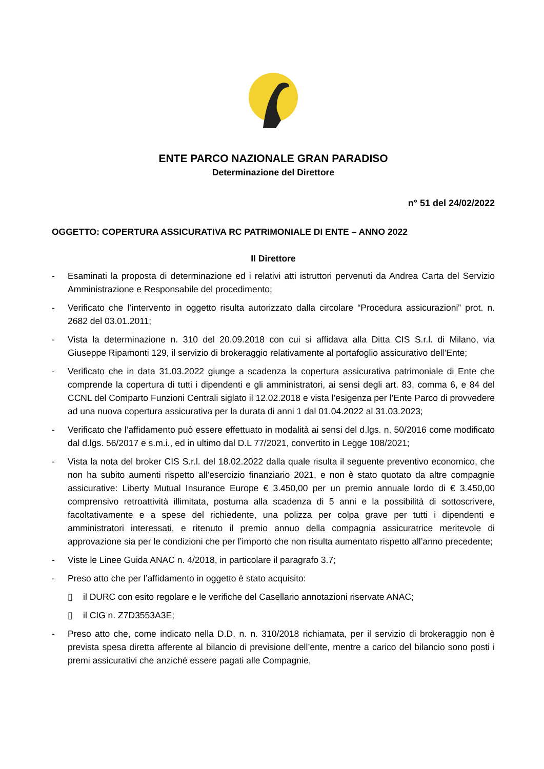ENTE PARCO NAZIONALE GRAN PARADISO
Determinazione del Direttore
n° 51 del 24/02/2022
OGGETTO: COPERTURA ASSICURATIVA RC PATRIMONIALE DI ENTE – ANNO 2022
Il Direttore
- Esaminati la proposta di determinazione ed i relativi atti istruttori pervenuti da Andrea Carta del Servizio Amministrazione e Responsabile del procedimento;
- Verificato che l’intervento in oggetto risulta autorizzato dalla circolare “Procedura assicurazioni” prot. n. 2682 del 03.01.2011;
- Vista la determinazione n. 310 del 20.09.2018 con cui si affidava alla Ditta CIS S.r.l. di Milano, via Giuseppe Ripamonti 129, il servizio di brokeraggio relativamente al portafoglio assicurativo dell’Ente;
- Verificato che in data 31.03.2022 giunge a scadenza la copertura assicurativa patrimoniale di Ente che comprende la copertura di tutti i dipendenti e gli amministratori, ai sensi degli art. 83, comma 6, e 84 del CCNL del Comparto Funzioni Centrali siglato il 12.02.2018 e vista l’esigenza per l’Ente Parco di provvedere ad una nuova copertura assicurativa per la durata di anni 1 dal 01.04.2022 al 31.03.2023;
- Verificato che l’affidamento può essere effettuato in modalità ai sensi del d.lgs. n. 50/2016 come modificato dal d.lgs. 56/2017 e s.m.i., ed in ultimo dal D.L 77/2021, convertito in Legge 108/2021;
- Vista la nota del broker CIS S.r.l. del 18.02.2022 dalla quale risulta il seguente preventivo economico, che non ha subito aumenti rispetto all’esercizio finanziario 2021, e non è stato quotato da altre compagnie assicurative: Liberty Mutual Insurance Europe € 3.450,00 per un premio annuale lordo di € 3.450,00 comprensivo retroattività illimitata, postuma alla scadenza di 5 anni e la possibilità di sottoscrivere, facoltativamente e a spese del richiedente, una polizza per colpa grave per tutti i dipendenti e amministratori interessati, e ritenuto il premio annuo della compagnia assicuratrice meritevole di approvazione sia per le condizioni che per l’importo che non risulta aumentato rispetto all’anno precedente;
- Viste le Linee Guida ANAC n. 4/2018, in particolare il paragrafo 3.7;
- Preso atto che per l’affidamento in oggetto è stato acquisito:
▯ il DURC con esito regolare e le verifiche del Casellario annotazioni riservate ANAC;
▯ il CIG n. Z7D3553A3E;
- Preso atto che, come indicato nella D.D. n. n. 310/2018 richiamata, per il servizio di brokeraggio non è prevista spesa diretta afferente al bilancio di previsione dell’ente, mentre a carico del bilancio sono posti i premi assicurativi che anziché essere pagati alle Compagnie,